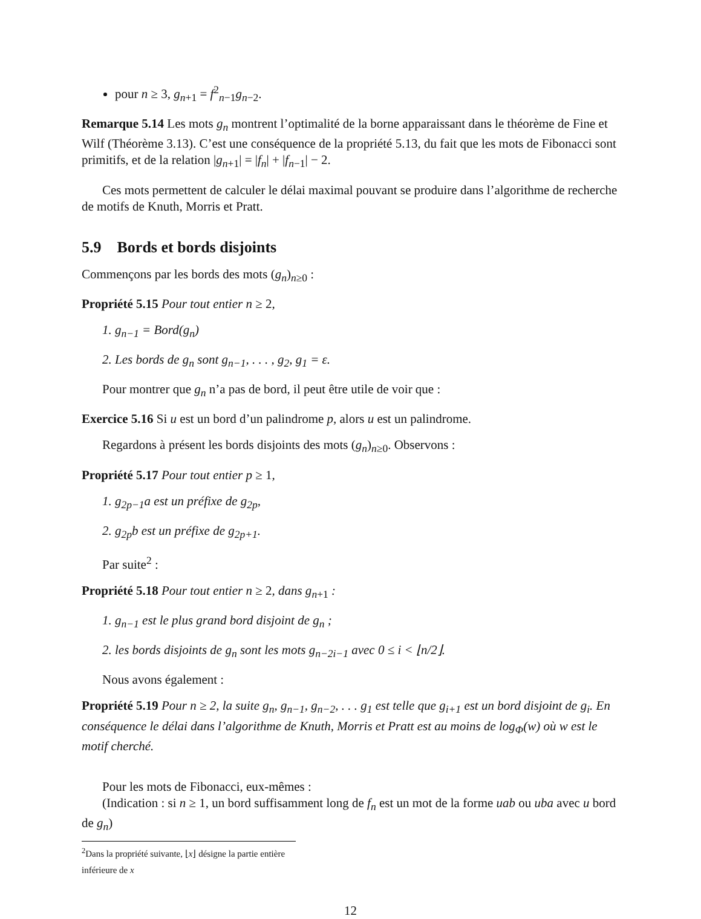pour n ≥ 3, g<sub>n+1</sub> = f<sup>2</sup><sub>n−1</sub>g<sub>n−2</sub>.
Remarque 5.14 Les mots g<sub>n</sub> montrent l’optimalité de la borne apparaissant dans le théorème de Fine et Wilf (Théorème 3.13). C’est une conséquence de la propriété 5.13, du fait que les mots de Fibonacci sont primitifs, et de la relation |g<sub>n+1</sub>| = |f<sub>n</sub>| + |f<sub>n−1</sub>| − 2.
Ces mots permettent de calculer le délai maximal pouvant se produire dans l’algorithme de recherche de motifs de Knuth, Morris et Pratt.
5.9 Bords et bords disjoints
Commençons par les bords des mots (g<sub>n</sub>)<sub>n≥0</sub> :
Propriété 5.15 Pour tout entier n ≥ 2,
1. g<sub>n−1</sub> = Bord(g<sub>n</sub>)
2. Les bords de g<sub>n</sub> sont g<sub>n−1</sub>, . . . , g<sub>2</sub>, g<sub>1</sub> = ε.
Pour montrer que g<sub>n</sub> n’a pas de bord, il peut être utile de voir que :
Exercice 5.16 Si u est un bord d’un palindrome p, alors u est un palindrome.
Regardons à présent les bords disjoints des mots (g<sub>n</sub>)<sub>n≥0</sub>. Observons :
Propriété 5.17 Pour tout entier p ≥ 1,
1. g<sub>2p−1</sub>a est un préfixe de g<sub>2p</sub>,
2. g<sub>2p</sub>b est un préfixe de g<sub>2p+1</sub>.
Par suite<sup>2</sup> :
Propriété 5.18 Pour tout entier n ≥ 2, dans g<sub>n+1</sub> :
1. g<sub>n−1</sub> est le plus grand bord disjoint de g<sub>n</sub> ;
2. les bords disjoints de g<sub>n</sub> sont les mots g<sub>n−2i−1</sub> avec 0 ≤ i < ⌊n/2⌋.
Nous avons également :
Propriété 5.19 Pour n ≥ 2, la suite g<sub>n</sub>, g<sub>n−1</sub>, g<sub>n−2</sub>, . . . g<sub>1</sub> est telle que g<sub>i+1</sub> est un bord disjoint de g<sub>i</sub>. En conséquence le délai dans l’algorithme de Knuth, Morris et Pratt est au moins de log<sub>Φ</sub>(w) où w est le motif cherché.
Pour les mots de Fibonacci, eux-mêmes :
(Indication : si n ≥ 1, un bord suffisamment long de f<sub>n</sub> est un mot de la forme uab ou uba avec u bord de g<sub>n</sub>)
<sup>2</sup> Dans la propriété suivante, ⌊x⌋ désigne la partie entière inférieure de x
12